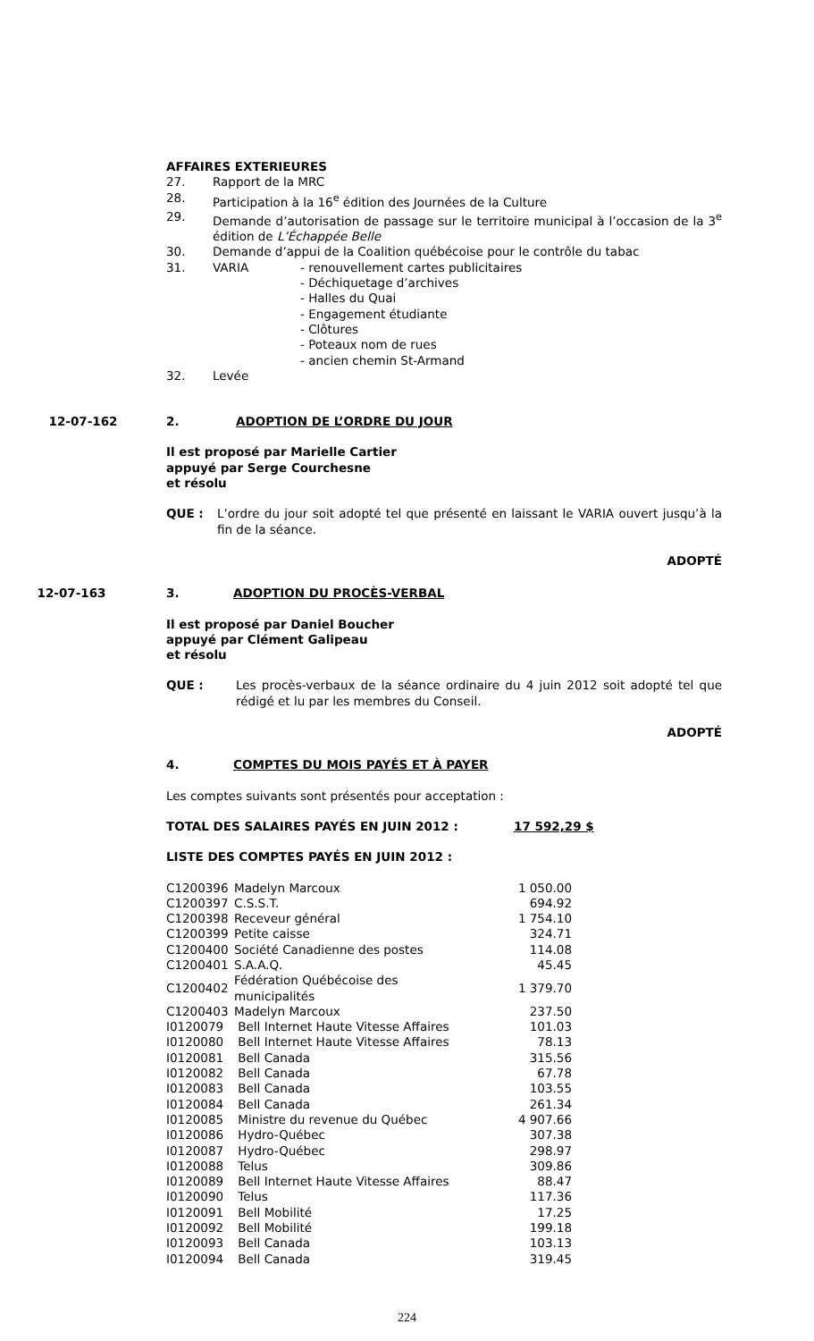AFFAIRES EXTERIEURES
27. Rapport de la MRC
28. Participation à la 16<sup>e</sup> édition des Journées de la Culture
29. Demande d’autorisation de passage sur le territoire municipal à l’occasion de la 3<sup>e</sup> édition de L’Échappée Belle
30. Demande d’appui de la Coalition québécoise pour le contrôle du tabac
31. VARIA - renouvellement cartes publicitaires
- Déchiquetage d’archives
- Halles du Quai
- Engagement étudiante
- Clôtures
- Poteaux nom de rues
- ancien chemin St-Armand
32. Levée
12-07-162 2. ADOPTION DE L’ORDRE DU JOUR
Il est proposé par Marielle Cartier
appuyé par Serge Courchesne
et résolu
QUE : L’ordre du jour soit adopté tel que présenté en laissant le VARIA ouvert jusqu’à la fin de la séance.
ADOPTÉ
12-07-163 3. ADOPTION DU PROCÈS-VERBAL
Il est proposé par Daniel Boucher
appuyé par Clément Galipeau
et résolu
QUE : Les procès-verbaux de la séance ordinaire du 4 juin 2012 soit adopté tel que rédigé et lu par les membres du Conseil.
ADOPTÉ
4. COMPTES DU MOIS PAYÉS ET À PAYER
Les comptes suivants sont présentés pour acceptation :
TOTAL DES SALAIRES PAYÉS EN JUIN 2012 : 17 592,29 $
LISTE DES COMPTES PAYÉS EN JUIN 2012 :
| C1200396 | Madelyn Marcoux | 1 050.00 |
| C1200397 | C.S.S.T. | 694.92 |
| C1200398 | Receveur général | 1 754.10 |
| C1200399 | Petite caisse | 324.71 |
| C1200400 | Société Canadienne des postes | 114.08 |
| C1200401 | S.A.A.Q. | 45.45 |
| C1200402 | Fédération Québécoise des municipalités | 1 379.70 |
| C1200403 | Madelyn Marcoux | 237.50 |
| I0120079 | Bell Internet Haute Vitesse Affaires | 101.03 |
| I0120080 | Bell Internet Haute Vitesse Affaires | 78.13 |
| I0120081 | Bell Canada | 315.56 |
| I0120082 | Bell Canada | 67.78 |
| I0120083 | Bell Canada | 103.55 |
| I0120084 | Bell Canada | 261.34 |
| I0120085 | Ministre du revenue du Québec | 4 907.66 |
| I0120086 | Hydro-Québec | 307.38 |
| I0120087 | Hydro-Québec | 298.97 |
| I0120088 | Telus | 309.86 |
| I0120089 | Bell Internet Haute Vitesse Affaires | 88.47 |
| I0120090 | Telus | 117.36 |
| I0120091 | Bell Mobilité | 17.25 |
| I0120092 | Bell Mobilité | 199.18 |
| I0120093 | Bell Canada | 103.13 |
| I0120094 | Bell Canada | 319.45 |
224